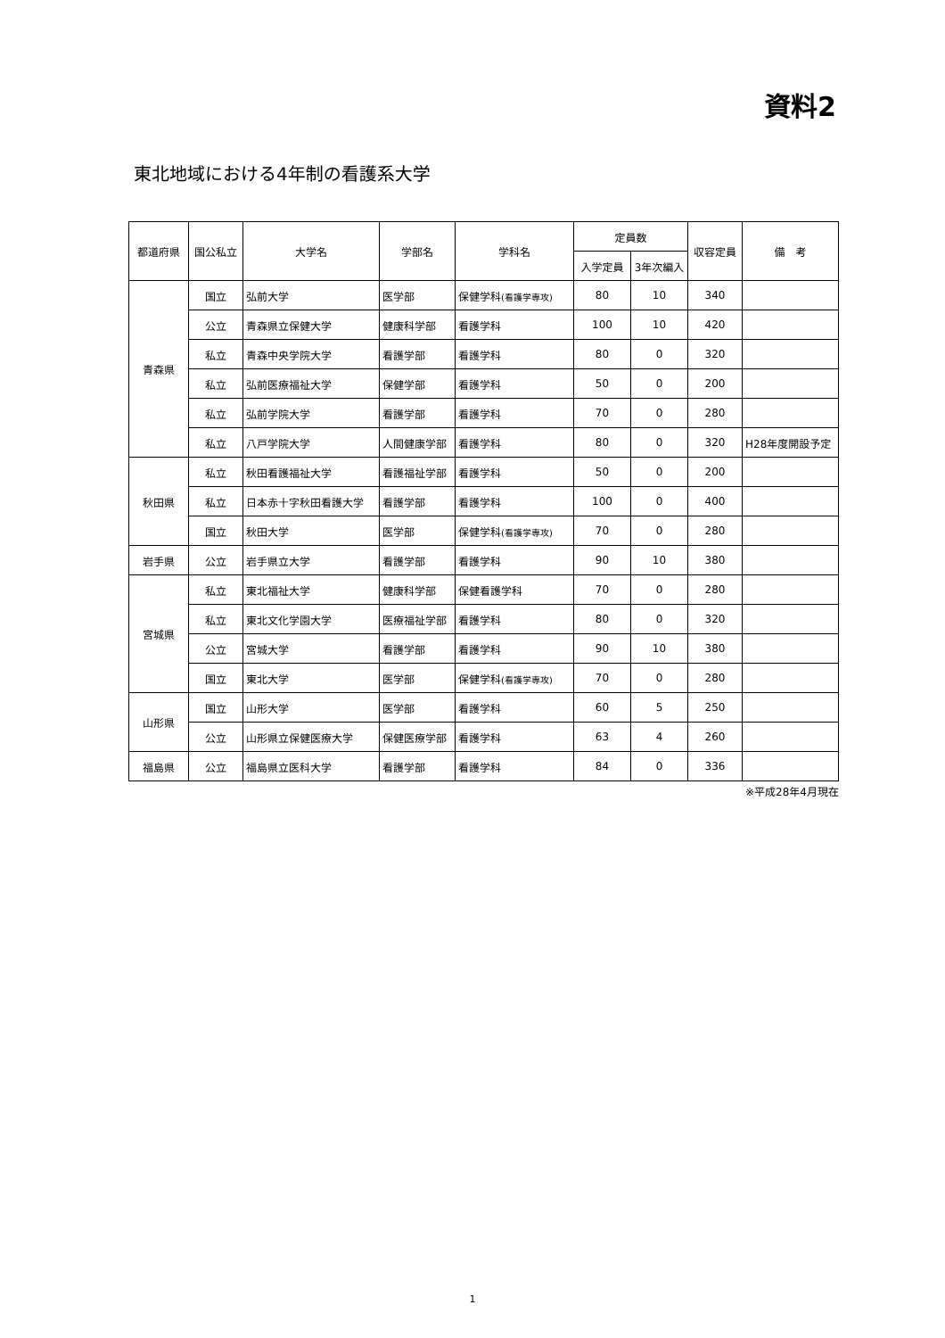資料2
東北地域における4年制の看護系大学
| 都道府県 | 国公私立 | 大学名 | 学部名 | 学科名 | 定員数 | | 収容定員 | 備 考 |
| --- | --- | --- | --- | --- | --- | --- | --- | --- |
| | | | | | 入学定員 | 3年次編入 | | |
| 青森県 | 国立 | 弘前大学 | 医学部 | 保健学科 (看護学専攻) | 80 | 10 | 340 | |
| | 公立 | 青森県立保健大学 | 健康科学部 | 看護学科 | 100 | 10 | 420 | |
| | 私立 | 青森中央学院大学 | 看護学部 | 看護学科 | 80 | 0 | 320 | |
| | 私立 | 弘前医療福祉大学 | 保健学部 | 看護学科 | 50 | 0 | 200 | |
| | 私立 | 弘前学院大学 | 看護学部 | 看護学科 | 70 | 0 | 280 | |
| | 私立 | 八戸学院大学 | 人間健康学部 | 看護学科 | 80 | 0 | 320 | H28年度開設予定 |
| 秋田県 | 私立 | 秋田看護福祉大学 | 看護福祉学部 | 看護学科 | 50 | 0 | 200 | |
| | 私立 | 日本赤十字秋田看護大学 | 看護学部 | 看護学科 | 100 | 0 | 400 | |
| | 国立 | 秋田大学 | 医学部 | 保健学科 (看護学専攻) | 70 | 0 | 280 | |
| 岩手県 | 公立 | 岩手県立大学 | 看護学部 | 看護学科 | 90 | 10 | 380 | |
| 宮城県 | 私立 | 東北福祉大学 | 健康科学部 | 保健看護学科 | 70 | 0 | 280 | |
| | 私立 | 東北文化学園大学 | 医療福祉学部 | 看護学科 | 80 | 0 | 320 | |
| | 公立 | 宮城大学 | 看護学部 | 看護学科 | 90 | 10 | 380 | |
| | 国立 | 東北大学 | 医学部 | 保健学科 (看護学専攻) | 70 | 0 | 280 | |
| 山形県 | 国立 | 山形大学 | 医学部 | 看護学科 | 60 | 5 | 250 | |
| | 公立 | 山形県立保健医療大学 | 保健医療学部 | 看護学科 | 63 | 4 | 260 | |
| 福島県 | 公立 | 福島県立医科大学 | 看護学部 | 看護学科 | 84 | 0 | 336 | |
※平成28年4月現在
1